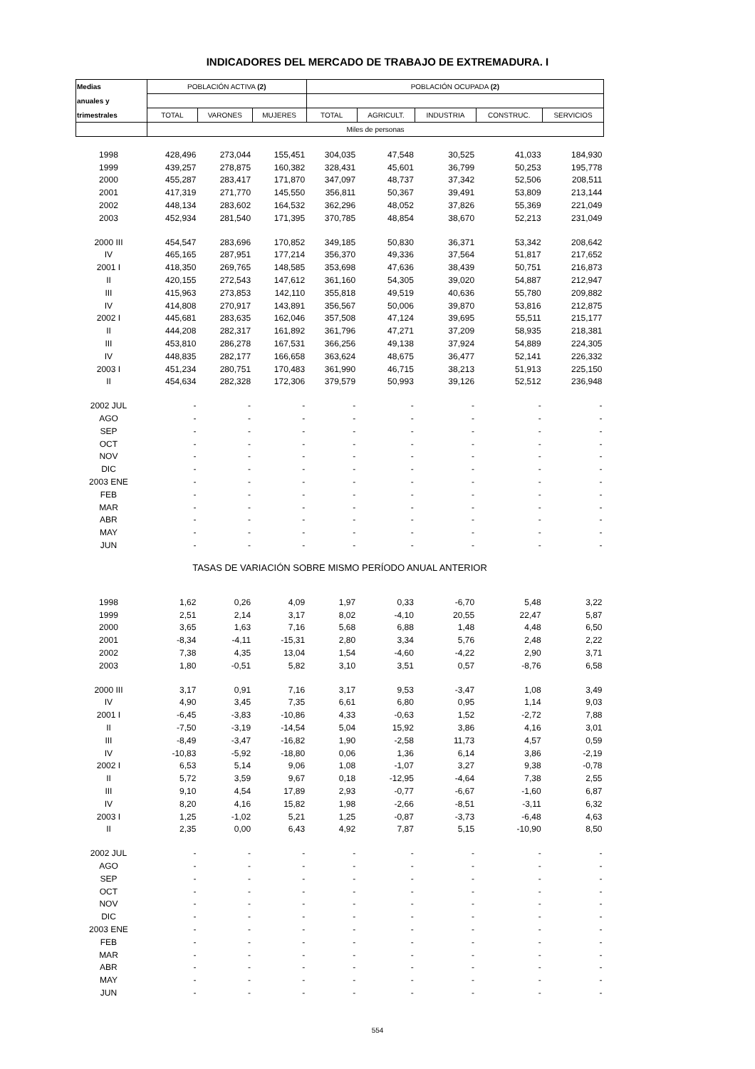INDICADORES DEL MERCADO DE TRABAJO DE EXTREMADURA. I
| Medias | POBLACIÓN ACTIVA (2) | | | POBLACIÓN OCUPADA (2) | | | | |
| --- | --- | --- | --- | --- | --- | --- | --- | --- |
| anuales y | | | | | | | | |
| trimestrales | TOTAL | VARONES | MUJERES | TOTAL | AGRICULT. | INDUSTRIA | CONSTRUC. | SERVICIOS |
| | Miles de personas | | | | | | | |
| 1998 | 428,496 | 273,044 | 155,451 | 304,035 | 47,548 | 30,525 | 41,033 | 184,930 |
| 1999 | 439,257 | 278,875 | 160,382 | 328,431 | 45,601 | 36,799 | 50,253 | 195,778 |
| 2000 | 455,287 | 283,417 | 171,870 | 347,097 | 48,737 | 37,342 | 52,506 | 208,511 |
| 2001 | 417,319 | 271,770 | 145,550 | 356,811 | 50,367 | 39,491 | 53,809 | 213,144 |
| 2002 | 448,134 | 283,602 | 164,532 | 362,296 | 48,052 | 37,826 | 55,369 | 221,049 |
| 2003 | 452,934 | 281,540 | 171,395 | 370,785 | 48,854 | 38,670 | 52,213 | 231,049 |
| 2000 III | 454,547 | 283,696 | 170,852 | 349,185 | 50,830 | 36,371 | 53,342 | 208,642 |
| IV | 465,165 | 287,951 | 177,214 | 356,370 | 49,336 | 37,564 | 51,817 | 217,652 |
| 2001 I | 418,350 | 269,765 | 148,585 | 353,698 | 47,636 | 38,439 | 50,751 | 216,873 |
| II | 420,155 | 272,543 | 147,612 | 361,160 | 54,305 | 39,020 | 54,887 | 212,947 |
| III | 415,963 | 273,853 | 142,110 | 355,818 | 49,519 | 40,636 | 55,780 | 209,882 |
| IV | 414,808 | 270,917 | 143,891 | 356,567 | 50,006 | 39,870 | 53,816 | 212,875 |
| 2002 I | 445,681 | 283,635 | 162,046 | 357,508 | 47,124 | 39,695 | 55,511 | 215,177 |
| II | 444,208 | 282,317 | 161,892 | 361,796 | 47,271 | 37,209 | 58,935 | 218,381 |
| III | 453,810 | 286,278 | 167,531 | 366,256 | 49,138 | 37,924 | 54,889 | 224,305 |
| IV | 448,835 | 282,177 | 166,658 | 363,624 | 48,675 | 36,477 | 52,141 | 226,332 |
| 2003 I | 451,234 | 280,751 | 170,483 | 361,990 | 46,715 | 38,213 | 51,913 | 225,150 |
| II | 454,634 | 282,328 | 172,306 | 379,579 | 50,993 | 39,126 | 52,512 | 236,948 |
| 2002 JUL | - | - | - | - | - | - | - | - |
| AGO | - | - | - | - | - | - | - | - |
| SEP | - | - | - | - | - | - | - | - |
| OCT | - | - | - | - | - | - | - | - |
| NOV | - | - | - | - | - | - | - | - |
| DIC | - | - | - | - | - | - | - | - |
| 2003 ENE | - | - | - | - | - | - | - | - |
| FEB | - | - | - | - | - | - | - | - |
| MAR | - | - | - | - | - | - | - | - |
| ABR | - | - | - | - | - | - | - | - |
| MAY | - | - | - | - | - | - | - | - |
| JUN | - | - | - | - | - | - | - | - |
| TASAS DE VARIACIÓN SOBRE MISMO PERÍODO ANUAL ANTERIOR | | | | | | | | |
| 1998 | 1,62 | 0,26 | 4,09 | 1,97 | 0,33 | -6,70 | 5,48 | 3,22 |
| 1999 | 2,51 | 2,14 | 3,17 | 8,02 | -4,10 | 20,55 | 22,47 | 5,87 |
| 2000 | 3,65 | 1,63 | 7,16 | 5,68 | 6,88 | 1,48 | 4,48 | 6,50 |
| 2001 | -8,34 | -4,11 | -15,31 | 2,80 | 3,34 | 5,76 | 2,48 | 2,22 |
| 2002 | 7,38 | 4,35 | 13,04 | 1,54 | -4,60 | -4,22 | 2,90 | 3,71 |
| 2003 | 1,80 | -0,51 | 5,82 | 3,10 | 3,51 | 0,57 | -8,76 | 6,58 |
| 2000 III | 3,17 | 0,91 | 7,16 | 3,17 | 9,53 | -3,47 | 1,08 | 3,49 |
| IV | 4,90 | 3,45 | 7,35 | 6,61 | 6,80 | 0,95 | 1,14 | 9,03 |
| 2001 I | -6,45 | -3,83 | -10,86 | 4,33 | -0,63 | 1,52 | -2,72 | 7,88 |
| II | -7,50 | -3,19 | -14,54 | 5,04 | 15,92 | 3,86 | 4,16 | 3,01 |
| III | -8,49 | -3,47 | -16,82 | 1,90 | -2,58 | 11,73 | 4,57 | 0,59 |
| IV | -10,83 | -5,92 | -18,80 | 0,06 | 1,36 | 6,14 | 3,86 | -2,19 |
| 2002 I | 6,53 | 5,14 | 9,06 | 1,08 | -1,07 | 3,27 | 9,38 | -0,78 |
| II | 5,72 | 3,59 | 9,67 | 0,18 | -12,95 | -4,64 | 7,38 | 2,55 |
| III | 9,10 | 4,54 | 17,89 | 2,93 | -0,77 | -6,67 | -1,60 | 6,87 |
| IV | 8,20 | 4,16 | 15,82 | 1,98 | -2,66 | -8,51 | -3,11 | 6,32 |
| 2003 I | 1,25 | -1,02 | 5,21 | 1,25 | -0,87 | -3,73 | -6,48 | 4,63 |
| II | 2,35 | 0,00 | 6,43 | 4,92 | 7,87 | 5,15 | -10,90 | 8,50 |
| 2002 JUL | - | - | - | - | - | - | - | - |
| AGO | - | - | - | - | - | - | - | - |
| SEP | - | - | - | - | - | - | - | - |
| OCT | - | - | - | - | - | - | - | - |
| NOV | - | - | - | - | - | - | - | - |
| DIC | - | - | - | - | - | - | - | - |
| 2003 ENE | - | - | - | - | - | - | - | - |
| FEB | - | - | - | - | - | - | - | - |
| MAR | - | - | - | - | - | - | - | - |
| ABR | - | - | - | - | - | - | - | - |
| MAY | - | - | - | - | - | - | - | - |
| JUN | - | - | - | - | - | - | - | - |
554